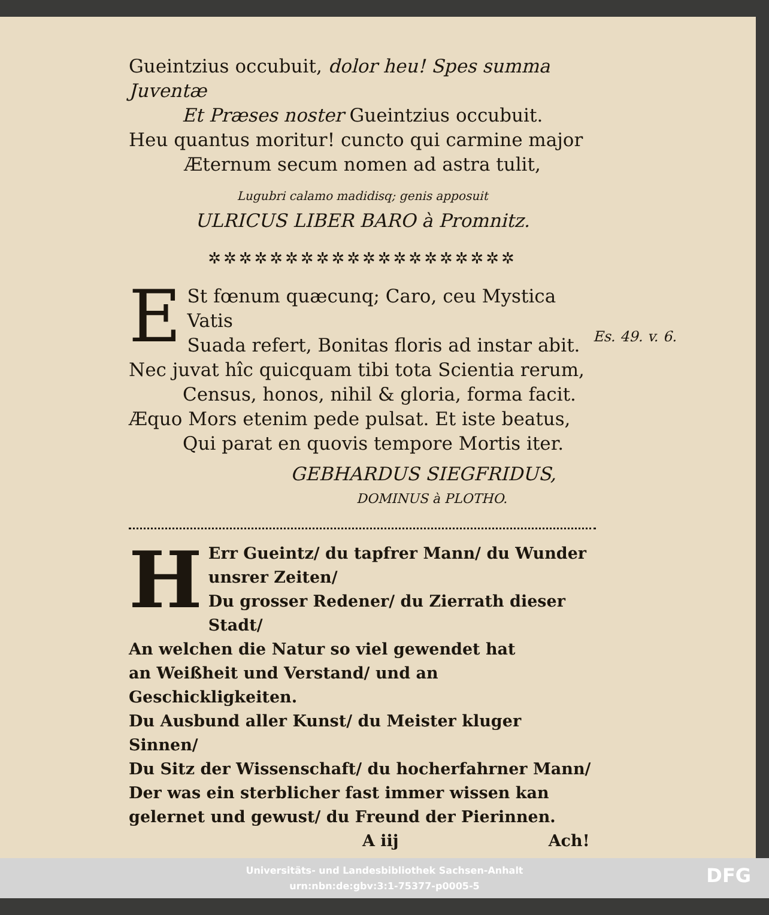Gueintzius occubuit, dolor heu! Spes summa Juventæ
Et Præses noster Gueintzius occubuit.
Heu quantus moritur! cuncto qui carmine major
Æternum secum nomen ad astra tulit,
Lugubri calamo madidisq; genis apposuit
ULRICUS LIBER BARO à Promnitz.
✲✲✲✲✲✲✲✲✲✲✲✲✲✲✲✲✲✲✲✲
E
St fœnum quæcunq; Caro, ceu Mystica Vatis
Suada refert, Bonitas floris ad instar abit.
Nec juvat hîc quicquam tibi tota Scientia rerum,
Census, honos, nihil & gloria, forma facit.
Æquo Mors etenim pede pulsat. Et iste beatus,
Qui parat en quovis tempore Mortis iter.
GEBHARDUS SIEGFRIDUS,
DOMINUS à PLOTHO.
HErr Gueintz/ du tapfrer Mann/ du Wunder unsrer Zeiten/
Du grosser Redener/ du Zierrath dieser Stadt/
An welchen die Natur so viel gewendet hat
an Weißheit und Verstand/ und an Geschickligkeiten.
Du Ausbund aller Kunst/ du Meister kluger Sinnen/
Du Sitz der Wissenschaft/ du hocherfahrner Mann/
Der was ein sterblicher fast immer wissen kan
gelernet und gewust/ du Freund der Pierinnen.
A iij Ach!
Es. 49. v. 6.
Universitäts- und Landesbibliothek Sachsen-Anhalt
urn:nbn:de:gbv:3:1-75377-p0005-5
DFG